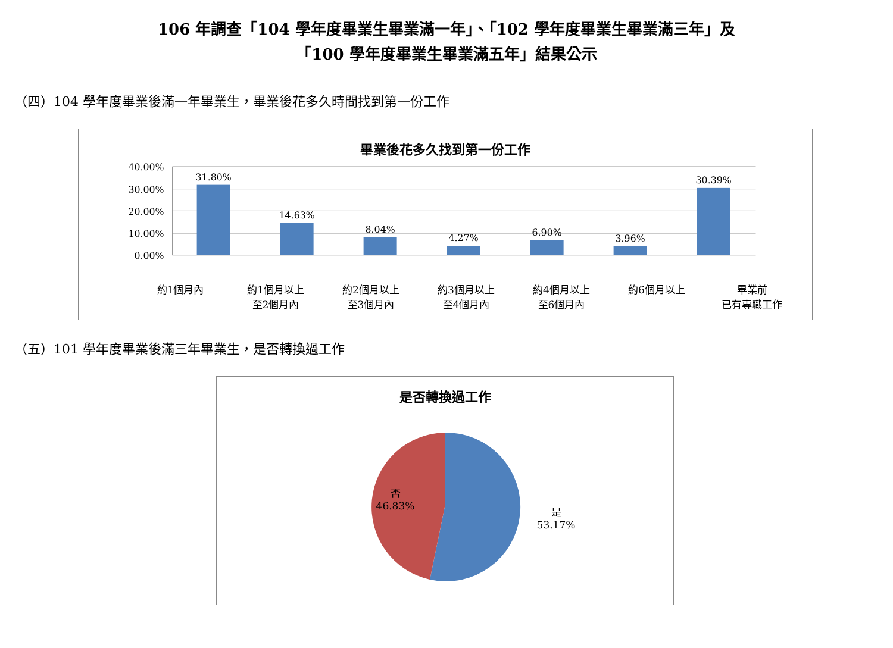106 年調查「104 學年度畢業生畢業滿一年」、「102 學年度畢業生畢業滿三年」及
「100 學年度畢業生畢業滿五年」結果公示
（四）104 學年度畢業後滿一年畢業生，畢業後花多久時間找到第一份工作
畢業後花多久找到第一份工作
40.00%
30.00%
20.00%
10.00%
0.00%
31.80%
14.63%
8.04%
4.27%
6.90%
3.96%
30.39%
約1個月內
約1個月以上
至2個月內
約2個月以上
至3個月內
約3個月以上
至4個月內
約4個月以上
至6個月內
約6個月以上
畢業前
已有專職工作
（五）101 學年度畢業後滿三年畢業生，是否轉換過工作
是否轉換過工作
否
46.83%
是
53.17%